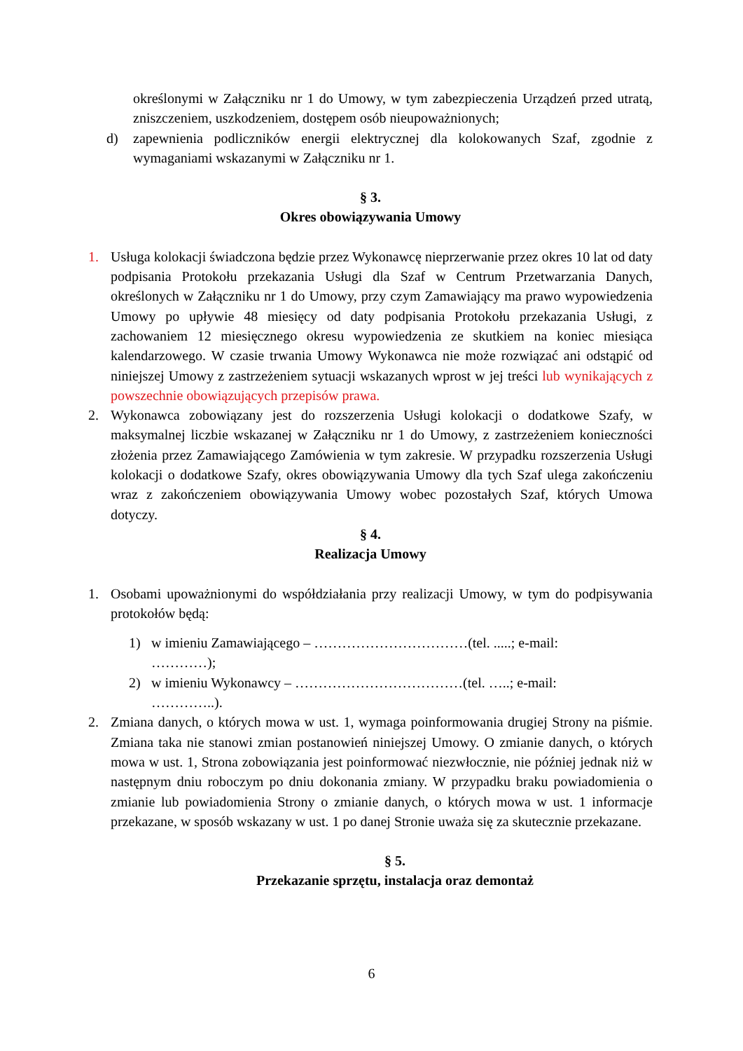określonymi w Załączniku nr 1 do Umowy, w tym zabezpieczenia Urządzeń przed utratą, zniszczeniem, uszkodzeniem, dostępem osób nieupoważnionych;
d) zapewnienia podliczników energii elektrycznej dla kolokowanych Szaf, zgodnie z wymaganiami wskazanymi w Załączniku nr 1.
§ 3.
Okres obowiązywania Umowy
1. Usługa kolokacji świadczona będzie przez Wykonawcę nieprzerwanie przez okres 10 lat od daty podpisania Protokołu przekazania Usługi dla Szaf w Centrum Przetwarzania Danych, określonych w Załączniku nr 1 do Umowy, przy czym Zamawiający ma prawo wypowiedzenia Umowy po upływie 48 miesięcy od daty podpisania Protokołu przekazania Usługi, z zachowaniem 12 miesięcznego okresu wypowiedzenia ze skutkiem na koniec miesiąca kalendarzowego. W czasie trwania Umowy Wykonawca nie może rozwiązać ani odstąpić od niniejszej Umowy z zastrzeżeniem sytuacji wskazanych wprost w jej treści lub wynikających z powszechnie obowiązujących przepisów prawa.
2. Wykonawca zobowiązany jest do rozszerzenia Usługi kolokacji o dodatkowe Szafy, w maksymalnej liczbie wskazanej w Załączniku nr 1 do Umowy, z zastrzeżeniem konieczności złożenia przez Zamawiającego Zamówienia w tym zakresie. W przypadku rozszerzenia Usługi kolokacji o dodatkowe Szafy, okres obowiązywania Umowy dla tych Szaf ulega zakończeniu wraz z zakończeniem obowiązywania Umowy wobec pozostałych Szaf, których Umowa dotyczy.
§ 4.
Realizacja Umowy
1. Osobami upoważnionymi do współdziałania przy realizacji Umowy, w tym do podpisywania protokołów będą:
1) w imieniu Zamawiającego – ……………………………(tel. .....; e-mail: …………);
2) w imieniu Wykonawcy – ………………………………(tel. …..; e-mail: …………..).
2. Zmiana danych, o których mowa w ust. 1, wymaga poinformowania drugiej Strony na piśmie. Zmiana taka nie stanowi zmian postanowień niniejszej Umowy. O zmianie danych, o których mowa w ust. 1, Strona zobowiązania jest poinformować niezwłocznie, nie później jednak niż w następnym dniu roboczym po dniu dokonania zmiany. W przypadku braku powiadomienia o zmianie lub powiadomienia Strony o zmianie danych, o których mowa w ust. 1 informacje przekazane, w sposób wskazany w ust. 1 po danej Stronie uważa się za skutecznie przekazane.
§ 5.
Przekazanie sprzętu, instalacja oraz demontaż
6